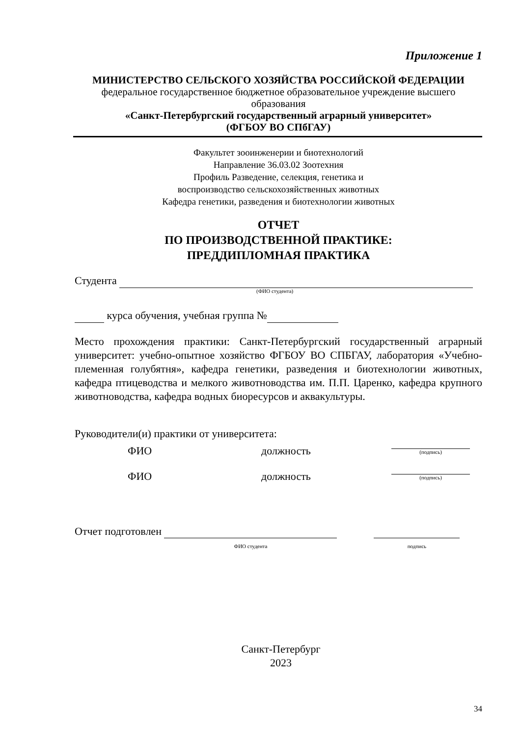Приложение 1
МИНИСТЕРСТВО СЕЛЬСКОГО ХОЗЯЙСТВА РОССИЙСКОЙ ФЕДЕРАЦИИ
федеральное государственное бюджетное образовательное учреждение высшего образования
«Санкт-Петербургский государственный аграрный университет»
(ФГБОУ ВО СПбГАУ)
Факультет зооинженерии и биотехнологий
Направление 36.03.02 Зоотехния
Профиль Разведение, селекция, генетика и
воспроизводство сельскохозяйственных животных
Кафедра генетики, разведения и биотехнологии животных
ОТЧЕТ
ПО ПРОИЗВОДСТВЕННОЙ ПРАКТИКЕ:
ПРЕДДИПЛОМНАЯ ПРАКТИКА
Студента
(ФИО студента)
курса обучения, учебная группа №
Место прохождения практики: Санкт-Петербургский государственный аграрный университет: учебно-опытное хозяйство ФГБОУ ВО СПБГАУ, лаборатория «Учебно-племенная голубятня», кафедра генетики, разведения и биотехнологии животных, кафедра птицеводства и мелкого животноводства им. П.П. Царенко, кафедра крупного животноводства, кафедра водных биоресурсов и аквакультуры.
Руководители(и) практики от университета:
ФИО должность (подпись)
ФИО должность (подпись)
Отчет подготовлен
ФИО студента
подпись
Санкт-Петербург
2023
34